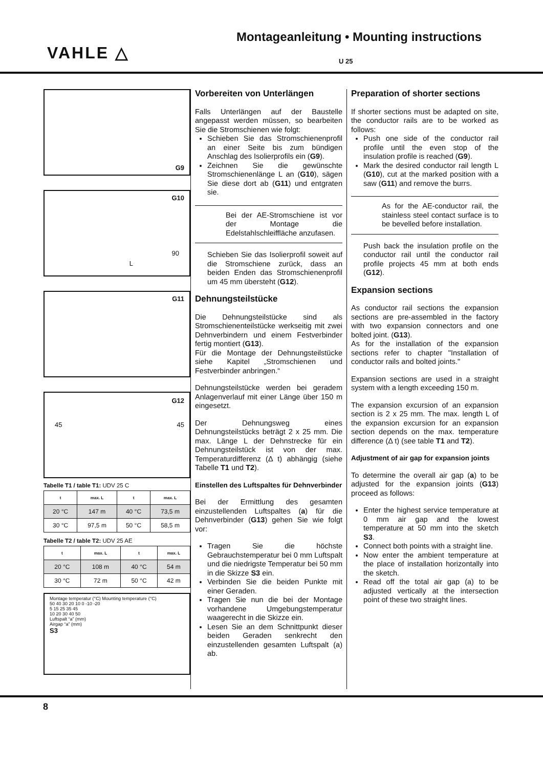VAHLE △
Montageanleitung • Mounting instructions
U 25
G9
G10
90
L
G11
G12
45 45
Tabelle T1 / table T1: UDV 25 C
| t | max. L | t | max. L |
| --- | --- | --- | --- |
| 20 °C | 147 m | 40 °C | 73,5 m |
| 30 °C | 97,5 m | 50 °C | 58,5 m |
Tabelle T2 / table T2: UDV 25 AE
| t | max. L | t | max. L |
| --- | --- | --- | --- |
| 20 °C | 108 m | 40 °C | 54 m |
| 30 °C | 72 m | 50 °C | 42 m |
Montage temperatur (°C) Mounting temperature (°C)
50 40 30 20 10 0 -10 -20
5 15 25 35 45
10 20 30 40 50
Luftspalt “a” (mm)
Airgap “a” (mm)
S3
Vorbereiten von Unterlängen
Falls Unterlängen auf der Baustelle angepasst werden müssen, so bearbeiten Sie die Stromschienen wie folgt:
Schieben Sie das Stromschienenprofil an einer Seite bis zum bündigen Anschlag des Isolierprofils ein (G9).
Zeichnen Sie die gewünschte Stromschienenlänge L an (G10), sägen Sie diese dort ab (G11) und entgraten sie.
Bei der AE-Stromschiene ist vor der Montage die Edelstahlschleiffläche anzufasen.
Schieben Sie das Isolierprofil soweit auf die Stromschiene zurück, dass an beiden Enden das Stromschienenprofil um 45 mm übersteht (G12).
Dehnungsteilstücke
Die Dehnungsteilstücke sind als Stromschienenteilstücke werkseitig mit zwei Dehnverbindern und einem Festverbinder fertig montiert (G13).
Für die Montage der Dehnungsteilstücke siehe Kapitel „Stromschienen und Festverbinder anbringen.“
Dehnungsteilstücke werden bei geradem Anlagenverlauf mit einer Länge über 150 m eingesetzt.
Der Dehnungsweg eines Dehnungsteilstücks beträgt 2 x 25 mm. Die max. Länge L der Dehnstrecke für ein Dehnungsteilstück ist von der max. Temperaturdifferenz (Δ t) abhängig (siehe Tabelle T1 und T2).
Einstellen des Luftspaltes für Dehnverbinder
Bei der Ermittlung des gesamten einzustellenden Luftspaltes (a) für die Dehnverbinder (G13) gehen Sie wie folgt vor:
Tragen Sie die höchste Gebrauchstemperatur bei 0 mm Luftspalt und die niedrigste Temperatur bei 50 mm in die Skizze S3 ein.
Verbinden Sie die beiden Punkte mit einer Geraden.
Tragen Sie nun die bei der Montage vorhandene Umgebungstemperatur waagerecht in die Skizze ein.
Lesen Sie an dem Schnittpunkt dieser beiden Geraden senkrecht den einzustellenden gesamten Luftspalt (a) ab.
Preparation of shorter sections
If shorter sections must be adapted on site, the conductor rails are to be worked as follows:
Push one side of the conductor rail profile until the even stop of the insulation profile is reached (G9).
Mark the desired conductor rail length L (G10), cut at the marked position with a saw (G11) and remove the burrs.
As for the AE-conductor rail, the stainless steel contact surface is to be bevelled before installation.
Push back the insulation profile on the conductor rail until the conductor rail profile projects 45 mm at both ends (G12).
Expansion sections
As conductor rail sections the expansion sections are pre-assembled in the factory with two expansion connectors and one bolted joint. (G13).
As for the installation of the expansion sections refer to chapter "Installation of conductor rails and bolted joints."
Expansion sections are used in a straight system with a length exceeding 150 m.
The expansion excursion of an expansion section is 2 x 25 mm. The max. length L of the expansion excursion for an expansion section depends on the max. temperature difference (Δ t) (see table T1 and T2).
Adjustment of air gap for expansion joints
To determine the overall air gap (a) to be adjusted for the expansion joints (G13) proceed as follows:
Enter the highest service temperature at 0 mm air gap and the lowest temperature at 50 mm into the sketch S3.
Connect both points with a straight line.
Now enter the ambient temperature at the place of installation horizontally into the sketch.
Read off the total air gap (a) to be adjusted vertically at the intersection point of these two straight lines.
8